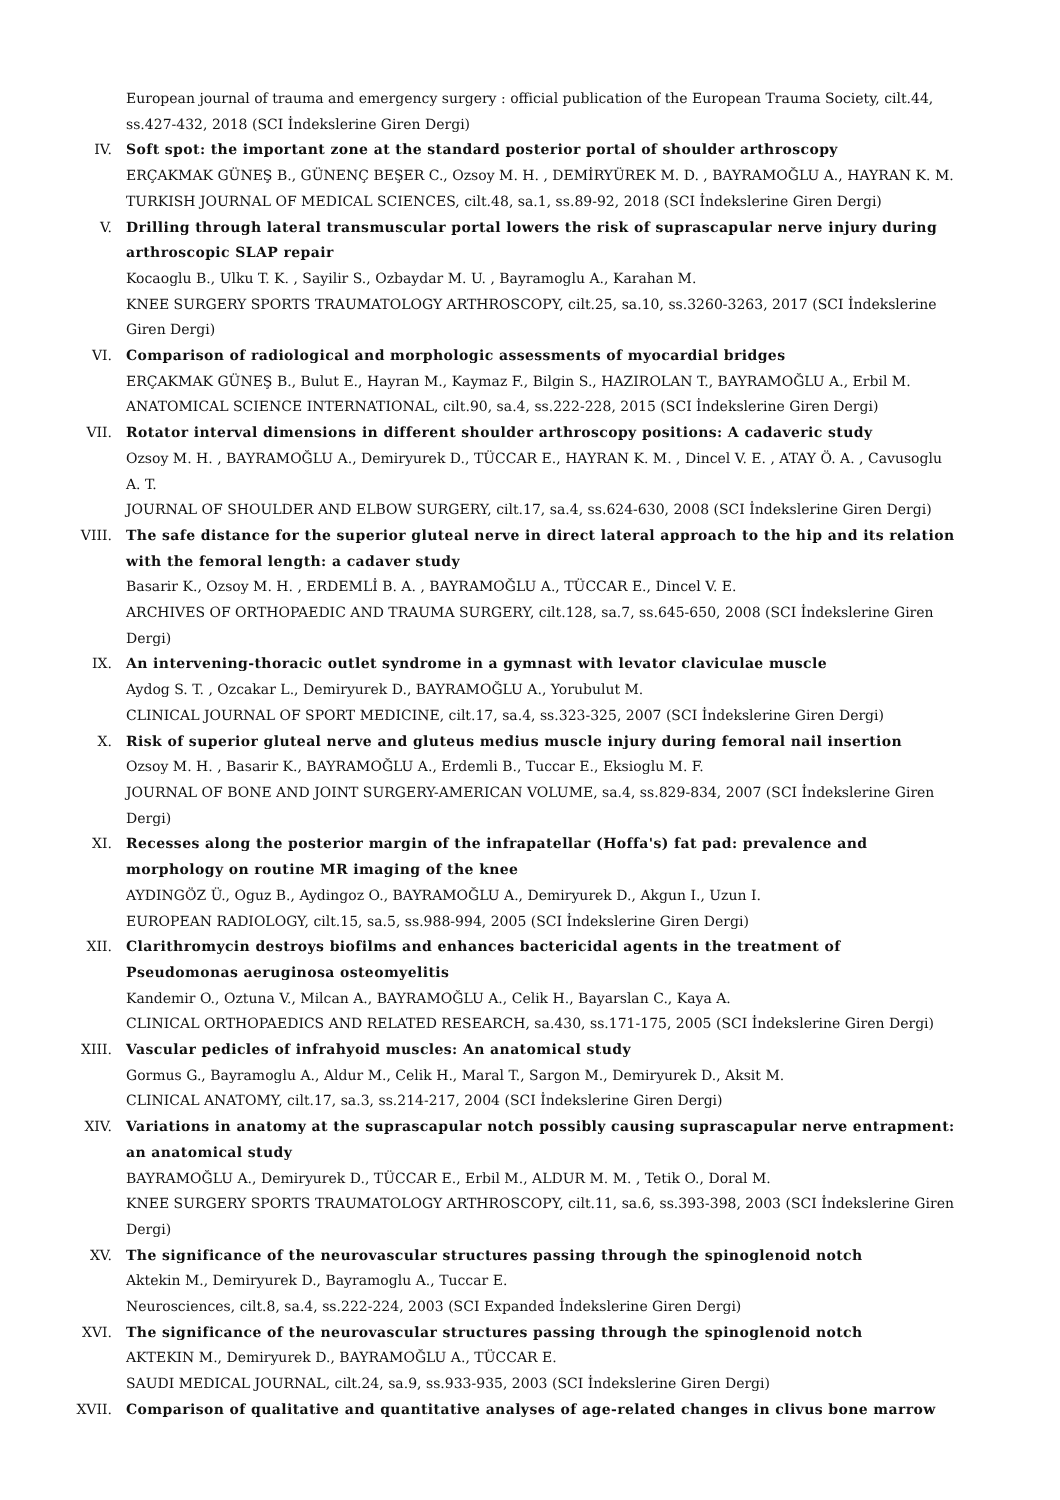European journal of trauma and emergency surgery : official publication of the European Trauma Society, cilt.44, ss.427-432, 2018 (SCI İndekslerine Giren Dergi)
IV. Soft spot: the important zone at the standard posterior portal of shoulder arthroscopy
ERÇAKMAK GÜNEŞ B., GÜNENÇ BEŞER C., Ozsoy M. H. , DEMİRYÜREK M. D. , BAYRAMOĞLU A., HAYRAN K. M.
TURKISH JOURNAL OF MEDICAL SCIENCES, cilt.48, sa.1, ss.89-92, 2018 (SCI İndekslerine Giren Dergi)
V. Drilling through lateral transmuscular portal lowers the risk of suprascapular nerve injury during arthroscopic SLAP repair
Kocaoglu B., Ulku T. K. , Sayilir S., Ozbaydar M. U. , Bayramoglu A., Karahan M.
KNEE SURGERY SPORTS TRAUMATOLOGY ARTHROSCOPY, cilt.25, sa.10, ss.3260-3263, 2017 (SCI İndekslerine Giren Dergi)
VI. Comparison of radiological and morphologic assessments of myocardial bridges
ERÇAKMAK GÜNEŞ B., Bulut E., Hayran M., Kaymaz F., Bilgin S., HAZIROLAN T., BAYRAMOĞLU A., Erbil M.
ANATOMICAL SCIENCE INTERNATIONAL, cilt.90, sa.4, ss.222-228, 2015 (SCI İndekslerine Giren Dergi)
VII. Rotator interval dimensions in different shoulder arthroscopy positions: A cadaveric study
Ozsoy M. H. , BAYRAMOĞLU A., Demiryurek D., TÜCCAR E., HAYRAN K. M. , Dincel V. E. , ATAY Ö. A. , Cavusoglu A. T.
JOURNAL OF SHOULDER AND ELBOW SURGERY, cilt.17, sa.4, ss.624-630, 2008 (SCI İndekslerine Giren Dergi)
VIII. The safe distance for the superior gluteal nerve in direct lateral approach to the hip and its relation with the femoral length: a cadaver study
Basarir K., Ozsoy M. H. , ERDEMLİ B. A. , BAYRAMOĞLU A., TÜCCAR E., Dincel V. E.
ARCHIVES OF ORTHOPAEDIC AND TRAUMA SURGERY, cilt.128, sa.7, ss.645-650, 2008 (SCI İndekslerine Giren Dergi)
IX. An intervening-thoracic outlet syndrome in a gymnast with levator claviculae muscle
Aydog S. T. , Ozcakar L., Demiryurek D., BAYRAMOĞLU A., Yorubulut M.
CLINICAL JOURNAL OF SPORT MEDICINE, cilt.17, sa.4, ss.323-325, 2007 (SCI İndekslerine Giren Dergi)
X. Risk of superior gluteal nerve and gluteus medius muscle injury during femoral nail insertion
Ozsoy M. H. , Basarir K., BAYRAMOĞLU A., Erdemli B., Tuccar E., Eksioglu M. F.
JOURNAL OF BONE AND JOINT SURGERY-AMERICAN VOLUME, sa.4, ss.829-834, 2007 (SCI İndekslerine Giren Dergi)
XI. Recesses along the posterior margin of the infrapatellar (Hoffa's) fat pad: prevalence and morphology on routine MR imaging of the knee
AYDINGÖZ Ü., Oguz B., Aydingoz O., BAYRAMOĞLU A., Demiryurek D., Akgun I., Uzun I.
EUROPEAN RADIOLOGY, cilt.15, sa.5, ss.988-994, 2005 (SCI İndekslerine Giren Dergi)
XII. Clarithromycin destroys biofilms and enhances bactericidal agents in the treatment of Pseudomonas aeruginosa osteomyelitis
Kandemir O., Oztuna V., Milcan A., BAYRAMOĞLU A., Celik H., Bayarslan C., Kaya A.
CLINICAL ORTHOPAEDICS AND RELATED RESEARCH, sa.430, ss.171-175, 2005 (SCI İndekslerine Giren Dergi)
XIII. Vascular pedicles of infrahyoid muscles: An anatomical study
Gormus G., Bayramoglu A., Aldur M., Celik H., Maral T., Sargon M., Demiryurek D., Aksit M.
CLINICAL ANATOMY, cilt.17, sa.3, ss.214-217, 2004 (SCI İndekslerine Giren Dergi)
XIV. Variations in anatomy at the suprascapular notch possibly causing suprascapular nerve entrapment: an anatomical study
BAYRAMOĞLU A., Demiryurek D., TÜCCAR E., Erbil M., ALDUR M. M. , Tetik O., Doral M.
KNEE SURGERY SPORTS TRAUMATOLOGY ARTHROSCOPY, cilt.11, sa.6, ss.393-398, 2003 (SCI İndekslerine Giren Dergi)
XV. The significance of the neurovascular structures passing through the spinoglenoid notch
Aktekin M., Demiryurek D., Bayramoglu A., Tuccar E.
Neurosciences, cilt.8, sa.4, ss.222-224, 2003 (SCI Expanded İndekslerine Giren Dergi)
XVI. The significance of the neurovascular structures passing through the spinoglenoid notch
AKTEKIN M., Demiryurek D., BAYRAMOĞLU A., TÜCCAR E.
SAUDI MEDICAL JOURNAL, cilt.24, sa.9, ss.933-935, 2003 (SCI İndekslerine Giren Dergi)
XVII. Comparison of qualitative and quantitative analyses of age-related changes in clivus bone marrow